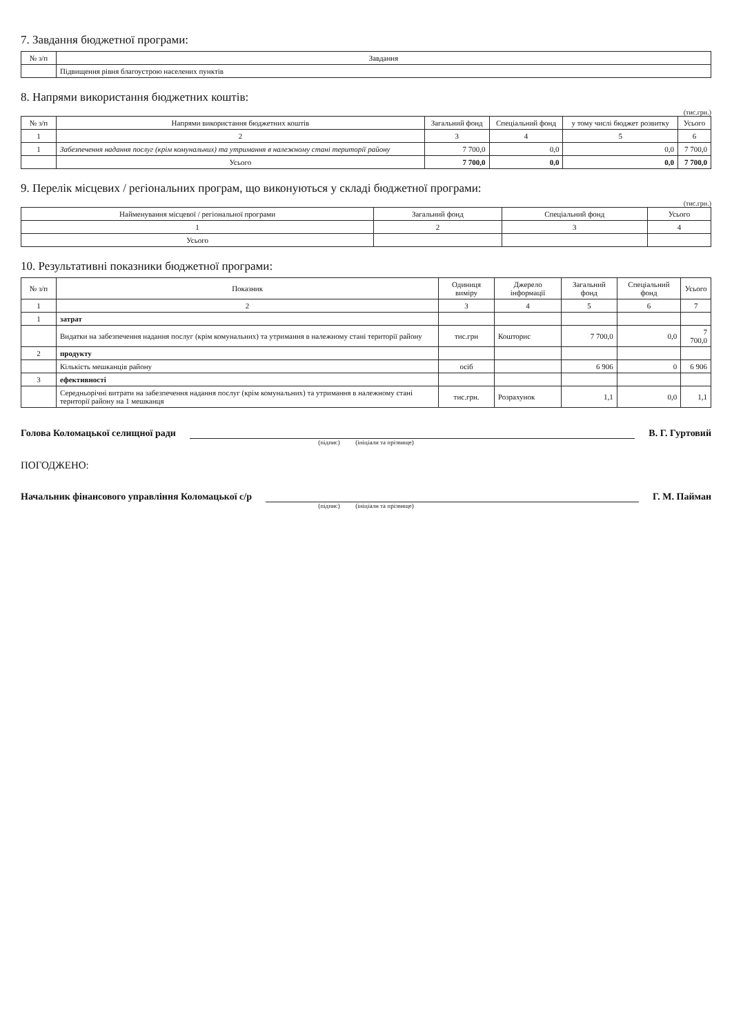7. Завдання бюджетної програми:
| № з/п | Завдання |
| --- | --- |
| | Підвищення рівня благоустрою населених пунктів |
8. Напрями використання бюджетних коштів:
(тис.грн.)
| № з/п | Напрями використання бюджетних коштів | Загальний фонд | Спеціальний фонд | у тому числі бюджет розвитку | Усього |
| --- | --- | --- | --- | --- | --- |
| 1 | 2 | 3 | 4 | 5 | 6 |
| 1 | Забезпечення надання послуг (крім комунальних) та утримання в належному стані території району | 7 700,0 | 0,0 | 0,0 | 7 700,0 |
| | Усього | 7 700,0 | 0,0 | 0,0 | 7 700,0 |
9. Перелік місцевих / регіональних програм, що виконуються у складі бюджетної програми:
(тис.грн.)
| Найменування місцевої / регіональної програми | Загальний фонд | Спеціальний фонд | Усього |
| --- | --- | --- | --- |
| 1 | 2 | 3 | 4 |
| Усього | | | |
10. Результативні показники бюджетної програми:
| № з/п | Показник | Одиниця виміру | Джерело інформації | Загальний фонд | Спеціальний фонд | Усього |
| --- | --- | --- | --- | --- | --- | --- |
| 1 | 2 | 3 | 4 | 5 | 6 | 7 |
| 1 | затрат | | | | | |
| | Видатки на забезпечення надання послуг (крім комунальних) та утримання в належному стані території району | тис.грн | Кошторис | 7 700,0 | 0,0 | 7 700,0 |
| 2 | продукту | | | | | |
| | Кількість мешканців району | осіб | | 6 906 | 0 | 6 906 |
| 3 | ефективності | | | | | |
| | Середньорічні витрати на забезпечення надання послуг (крім комунальних) та утримання в належному стані території району на 1 мешканця | тис.грн. | Розрахунок | 1,1 | 0,0 | 1,1 |
Голова Коломацької селищної ради В. Г. Гуртовий
(підпис) (ініціали та прізвище)
ПОГОДЖЕНО:
Начальник фінансового управління Коломацької с/р Г. М. Пайман
(підпис) (ініціали та прізвище)